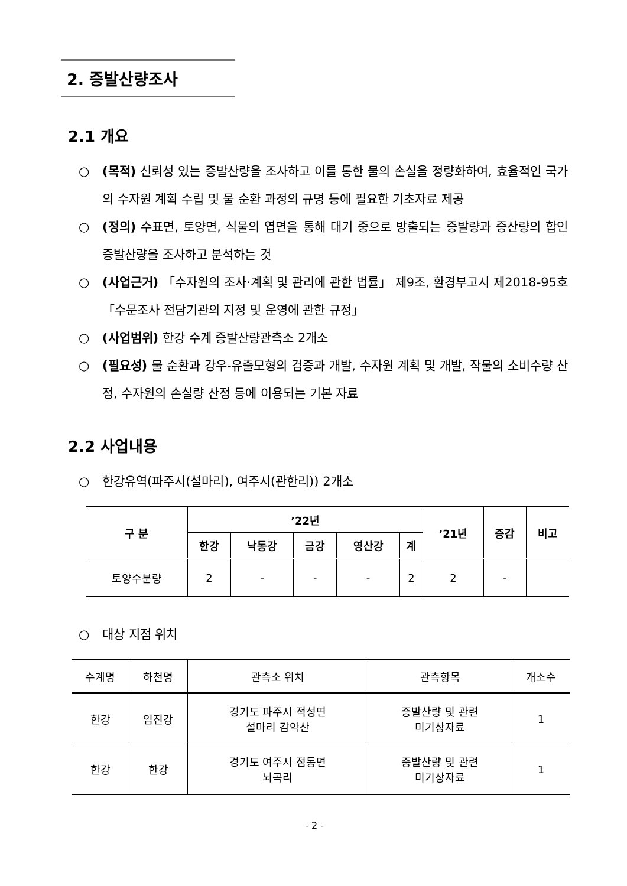2. 증발산량조사
2.1 개요
○ (목적) 신뢰성 있는 증발산량을 조사하고 이를 통한 물의 손실을 정량화하여, 효율적인 국가의 수자원 계획 수립 및 물 순환 과정의 규명 등에 필요한 기초자료 제공
○ (정의) 수표면, 토양면, 식물의 엽면을 통해 대기 중으로 방출되는 증발량과 증산량의 합인 증발산량을 조사하고 분석하는 것
○ (사업근거) 「수자원의 조사·계획 및 관리에 관한 법률」 제9조, 환경부고시 제2018-95호 「수문조사 전담기관의 지정 및 운영에 관한 규정」
○ (사업범위) 한강 수계 증발산량관측소 2개소
○ (필요성) 물 순환과 강우-유출모형의 검증과 개발, 수자원 계획 및 개발, 작물의 소비수량 산정, 수자원의 손실량 산정 등에 이용되는 기본 자료
2.2 사업내용
○ 한강유역(파주시(설마리), 여주시(관한리)) 2개소
| 구 분 | ’22년 | | | | | ’21년 | 증감 | 비고 |
| --- | --- | --- | --- | --- | --- | --- | --- | --- |
| | 한강 | 낙동강 | 금강 | 영산강 | 계 | | | |
| 토양수분량 | 2 | - | - | - | 2 | 2 | - | |
○ 대상 지점 위치
| 수계명 | 하천명 | 관측소 위치 | 관측항목 | 개소수 |
| --- | --- | --- | --- | --- |
| 한강 | 임진강 | 경기도 파주시 적성면 설마리 감악산 | 증발산량 및 관련 미기상자료 | 1 |
| 한강 | 한강 | 경기도 여주시 점동면 뇌곡리 | 증발산량 및 관련 미기상자료 | 1 |
- 2 -